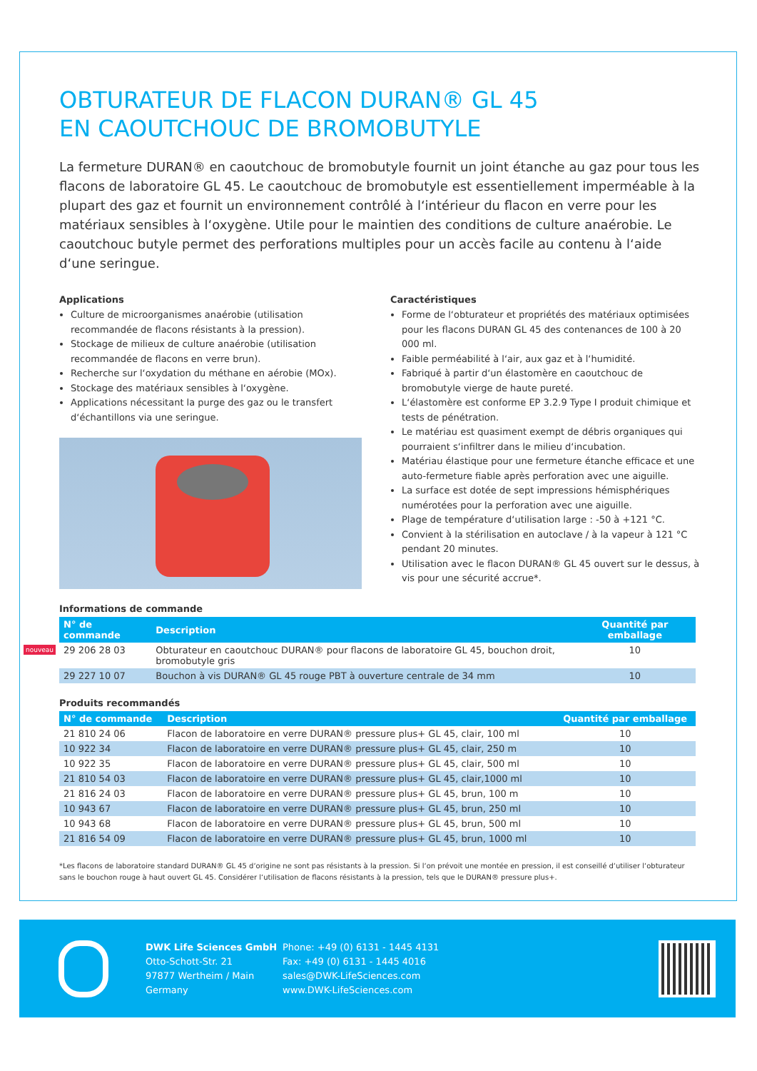OBTURATEUR DE FLACON DURAN® GL 45
EN CAOUTCHOUC DE BROMOBUTYLE
La fermeture DURAN® en caoutchouc de bromobutyle fournit un joint étanche au gaz pour tous les flacons de laboratoire GL 45. Le caoutchouc de bromobutyle est essentiellement imperméable à la plupart des gaz et fournit un environnement contrôlé à l‘intérieur du flacon en verre pour les matériaux sensibles à l‘oxygène. Utile pour le maintien des conditions de culture anaérobie. Le caoutchouc butyle permet des perforations multiples pour un accès facile au contenu à l‘aide d‘une seringue.
Applications
Culture de microorganismes anaérobie (utilisation recommandée de flacons résistants à la pression).
Stockage de milieux de culture anaérobie (utilisation recommandée de flacons en verre brun).
Recherche sur l‘oxydation du méthane en aérobie (MOx).
Stockage des matériaux sensibles à l‘oxygène.
Applications nécessitant la purge des gaz ou le transfert d‘échantillons via une seringue.
Caractéristiques
Forme de l‘obturateur et propriétés des matériaux optimisées pour les flacons DURAN GL 45 des contenances de 100 à 20 000 ml.
Faible perméabilité à l‘air, aux gaz et à l‘humidité.
Fabriqué à partir d‘un élastomère en caoutchouc de bromobutyle vierge de haute pureté.
L‘élastomère est conforme EP 3.2.9 Type I produit chimique et tests de pénétration.
Le matériau est quasiment exempt de débris organiques qui pourraient s‘infiltrer dans le milieu d‘incubation.
Matériau élastique pour une fermeture étanche efficace et une auto-fermeture fiable après perforation avec une aiguille.
La surface est dotée de sept impressions hémisphériques numérotées pour la perforation avec une aiguille.
Plage de température d‘utilisation large : -50 à +121 °C.
Convient à la stérilisation en autoclave / à la vapeur à 121 °C pendant 20 minutes.
Utilisation avec le flacon DURAN® GL 45 ouvert sur le dessus, à vis pour une sécurité accrue*.
Informations de commande
| N° de commande | Description | Quantité par emballage |
| --- | --- | --- |
| nouveau 29 206 28 03 | Obturateur en caoutchouc DURAN® pour flacons de laboratoire GL 45, bouchon droit, bromobutyle gris | 10 |
| 29 227 10 07 | Bouchon à vis DURAN® GL 45 rouge PBT à ouverture centrale de 34 mm | 10 |
Produits recommandés
| N° de commande | Description | Quantité par emballage |
| --- | --- | --- |
| 21 810 24 06 | Flacon de laboratoire en verre DURAN® pressure plus+ GL 45, clair, 100 ml | 10 |
| 10 922 34 | Flacon de laboratoire en verre DURAN® pressure plus+ GL 45, clair, 250 m | 10 |
| 10 922 35 | Flacon de laboratoire en verre DURAN® pressure plus+ GL 45, clair, 500 ml | 10 |
| 21 810 54 03 | Flacon de laboratoire en verre DURAN® pressure plus+ GL 45, clair,1000 ml | 10 |
| 21 816 24 03 | Flacon de laboratoire en verre DURAN® pressure plus+ GL 45, brun, 100 m | 10 |
| 10 943 67 | Flacon de laboratoire en verre DURAN® pressure plus+ GL 45, brun, 250 ml | 10 |
| 10 943 68 | Flacon de laboratoire en verre DURAN® pressure plus+ GL 45, brun, 500 ml | 10 |
| 21 816 54 09 | Flacon de laboratoire en verre DURAN® pressure plus+ GL 45, brun, 1000 ml | 10 |
*Les flacons de laboratoire standard DURAN® GL 45 d‘origine ne sont pas résistants à la pression. Si l‘on prévoit une montée en pression, il est conseillé d‘utiliser l‘obturateur sans le bouchon rouge à haut ouvert GL 45. Considérer l‘utilisation de flacons résistants à la pression, tels que le DURAN® pressure plus+.
DWK Life Sciences GmbH
Otto-Schott-Str. 21
97877 Wertheim / Main
Germany
Phone: +49 (0) 6131 - 1445 4131
Fax: +49 (0) 6131 - 1445 4016
sales@DWK-LifeSciences.com
www.DWK-LifeSciences.com